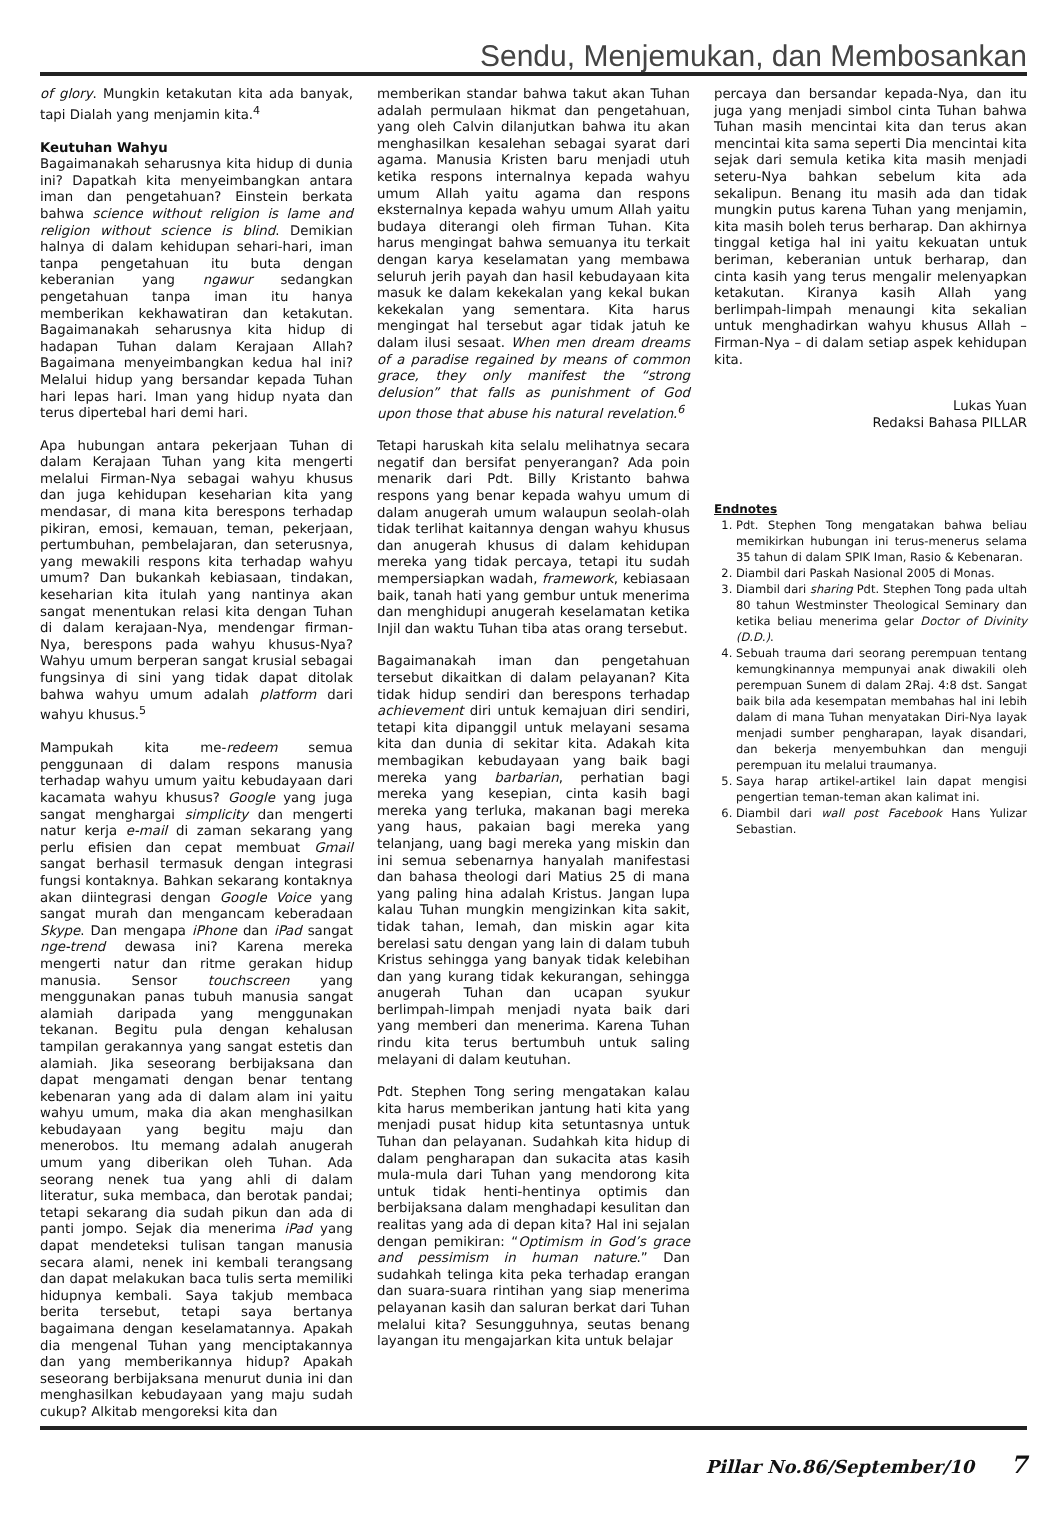Sendu, Menjemukan, dan Membosankan
of glory. Mungkin ketakutan kita ada banyak, tapi Dialah yang menjamin kita.<sup>4</sup>
Keutuhan Wahyu
Bagaimanakah seharusnya kita hidup di dunia ini? Dapatkah kita menyeimbangkan antara iman dan pengetahuan? Einstein berkata bahwa science without religion is lame and religion without science is blind. Demikian halnya di dalam kehidupan sehari-hari, iman tanpa pengetahuan itu buta dengan keberanian yang ngawur sedangkan pengetahuan tanpa iman itu hanya memberikan kekhawatiran dan ketakutan. Bagaimanakah seharusnya kita hidup di hadapan Tuhan dalam Kerajaan Allah? Bagaimana menyeimbangkan kedua hal ini? Melalui hidup yang bersandar kepada Tuhan hari lepas hari. Iman yang hidup nyata dan terus dipertebal hari demi hari.
Apa hubungan antara pekerjaan Tuhan di dalam Kerajaan Tuhan yang kita mengerti melalui Firman-Nya sebagai wahyu khusus dan juga kehidupan keseharian kita yang mendasar, di mana kita berespons terhadap pikiran, emosi, kemauan, teman, pekerjaan, pertumbuhan, pembelajaran, dan seterusnya, yang mewakili respons kita terhadap wahyu umum? Dan bukankah kebiasaan, tindakan, keseharian kita itulah yang nantinya akan sangat menentukan relasi kita dengan Tuhan di dalam kerajaan-Nya, mendengar firman-Nya, berespons pada wahyu khusus-Nya? Wahyu umum berperan sangat krusial sebagai fungsinya di sini yang tidak dapat ditolak bahwa wahyu umum adalah platform dari wahyu khusus.<sup>5</sup>
Mampukah kita me-redeem semua penggunaan di dalam respons manusia terhadap wahyu umum yaitu kebudayaan dari kacamata wahyu khusus? Google yang juga sangat menghargai simplicity dan mengerti natur kerja e-mail di zaman sekarang yang perlu efisien dan cepat membuat Gmail sangat berhasil termasuk dengan integrasi fungsi kontaknya. Bahkan sekarang kontaknya akan diintegrasi dengan Google Voice yang sangat murah dan mengancam keberadaan Skype. Dan mengapa iPhone dan iPad sangat nge-trend dewasa ini? Karena mereka mengerti natur dan ritme gerakan hidup manusia. Sensor touchscreen yang menggunakan panas tubuh manusia sangat alamiah daripada yang menggunakan tekanan. Begitu pula dengan kehalusan tampilan gerakannya yang sangat estetis dan alamiah. Jika seseorang berbijaksana dan dapat mengamati dengan benar tentang kebenaran yang ada di dalam alam ini yaitu wahyu umum, maka dia akan menghasilkan kebudayaan yang begitu maju dan menerobos. Itu memang adalah anugerah umum yang diberikan oleh Tuhan. Ada seorang nenek tua yang ahli di dalam literatur, suka membaca, dan berotak pandai; tetapi sekarang dia sudah pikun dan ada di panti jompo. Sejak dia menerima iPad yang dapat mendeteksi tulisan tangan manusia secara alami, nenek ini kembali terangsang dan dapat melakukan baca tulis serta memiliki hidupnya kembali. Saya takjub membaca berita tersebut, tetapi saya bertanya bagaimana dengan keselamatannya. Apakah dia mengenal Tuhan yang menciptakannya dan yang memberikannya hidup? Apakah seseorang berbijaksana menurut dunia ini dan menghasilkan kebudayaan yang maju sudah cukup? Alkitab mengoreksi kita dan
memberikan standar bahwa takut akan Tuhan adalah permulaan hikmat dan pengetahuan, yang oleh Calvin dilanjutkan bahwa itu akan menghasilkan kesalehan sebagai syarat dari agama. Manusia Kristen baru menjadi utuh ketika respons internalnya kepada wahyu umum Allah yaitu agama dan respons eksternalnya kepada wahyu umum Allah yaitu budaya diterangi oleh firman Tuhan. Kita harus mengingat bahwa semuanya itu terkait dengan karya keselamatan yang membawa seluruh jerih payah dan hasil kebudayaan kita masuk ke dalam kekekalan yang kekal bukan kekekalan yang sementara. Kita harus mengingat hal tersebut agar tidak jatuh ke dalam ilusi sesaat. When men dream dreams of a paradise regained by means of common grace, they only manifest the “strong delusion” that falls as punishment of God upon those that abuse his natural revelation.<sup>6</sup>
Tetapi haruskah kita selalu melihatnya secara negatif dan bersifat penyerangan? Ada poin menarik dari Pdt. Billy Kristanto bahwa respons yang benar kepada wahyu umum di dalam anugerah umum walaupun seolah-olah tidak terlihat kaitannya dengan wahyu khusus dan anugerah khusus di dalam kehidupan mereka yang tidak percaya, tetapi itu sudah mempersiapkan wadah, framework, kebiasaan baik, tanah hati yang gembur untuk menerima dan menghidupi anugerah keselamatan ketika Injil dan waktu Tuhan tiba atas orang tersebut.
Bagaimanakah iman dan pengetahuan tersebut dikaitkan di dalam pelayanan? Kita tidak hidup sendiri dan berespons terhadap achievement diri untuk kemajuan diri sendiri, tetapi kita dipanggil untuk melayani sesama kita dan dunia di sekitar kita. Adakah kita membagikan kebudayaan yang baik bagi mereka yang barbarian, perhatian bagi mereka yang kesepian, cinta kasih bagi mereka yang terluka, makanan bagi mereka yang haus, pakaian bagi mereka yang telanjang, uang bagi mereka yang miskin dan ini semua sebenarnya hanyalah manifestasi dan bahasa theologi dari Matius 25 di mana yang paling hina adalah Kristus. Jangan lupa kalau Tuhan mungkin mengizinkan kita sakit, tidak tahan, lemah, dan miskin agar kita berelasi satu dengan yang lain di dalam tubuh Kristus sehingga yang banyak tidak kelebihan dan yang kurang tidak kekurangan, sehingga anugerah Tuhan dan ucapan syukur berlimpah-limpah menjadi nyata baik dari yang memberi dan menerima. Karena Tuhan rindu kita terus bertumbuh untuk saling melayani di dalam keutuhan.
Pdt. Stephen Tong sering mengatakan kalau kita harus memberikan jantung hati kita yang menjadi pusat hidup kita setuntasnya untuk Tuhan dan pelayanan. Sudahkah kita hidup di dalam pengharapan dan sukacita atas kasih mula-mula dari Tuhan yang mendorong kita untuk tidak henti-hentinya optimis dan berbijaksana dalam menghadapi kesulitan dan realitas yang ada di depan kita? Hal ini sejalan dengan pemikiran: “Optimism in God’s grace and pessimism in human nature.” Dan sudahkah telinga kita peka terhadap erangan dan suara-suara rintihan yang siap menerima pelayanan kasih dan saluran berkat dari Tuhan melalui kita? Sesungguhnya, seutas benang layangan itu mengajarkan kita untuk belajar
percaya dan bersandar kepada-Nya, dan itu juga yang menjadi simbol cinta Tuhan bahwa Tuhan masih mencintai kita dan terus akan mencintai kita sama seperti Dia mencintai kita sejak dari semula ketika kita masih menjadi seteru-Nya bahkan sebelum kita ada sekalipun. Benang itu masih ada dan tidak mungkin putus karena Tuhan yang menjamin, kita masih boleh terus berharap. Dan akhirnya tinggal ketiga hal ini yaitu kekuatan untuk beriman, keberanian untuk berharap, dan cinta kasih yang terus mengalir melenyapkan ketakutan. Kiranya kasih Allah yang berlimpah-limpah menaungi kita sekalian untuk menghadirkan wahyu khusus Allah – Firman-Nya – di dalam setiap aspek kehidupan kita.
Lukas Yuan
Redaksi Bahasa PILLAR
Endnotes
1. Pdt. Stephen Tong mengatakan bahwa beliau memikirkan hubungan ini terus-menerus selama 35 tahun di dalam SPIK Iman, Rasio & Kebenaran.
2. Diambil dari Paskah Nasional 2005 di Monas.
3. Diambil dari sharing Pdt. Stephen Tong pada ultah 80 tahun Westminster Theological Seminary dan ketika beliau menerima gelar Doctor of Divinity (D.D.).
4. Sebuah trauma dari seorang perempuan tentang kemungkinannya mempunyai anak diwakili oleh perempuan Sunem di dalam 2Raj. 4:8 dst. Sangat baik bila ada kesempatan membahas hal ini lebih dalam di mana Tuhan menyatakan Diri-Nya layak menjadi sumber pengharapan, layak disandari, dan bekerja menyembuhkan dan menguji perempuan itu melalui traumanya.
5. Saya harap artikel-artikel lain dapat mengisi pengertian teman-teman akan kalimat ini.
6. Diambil dari wall post Facebook Hans Yulizar Sebastian.
Pillar No.86/September/10 7